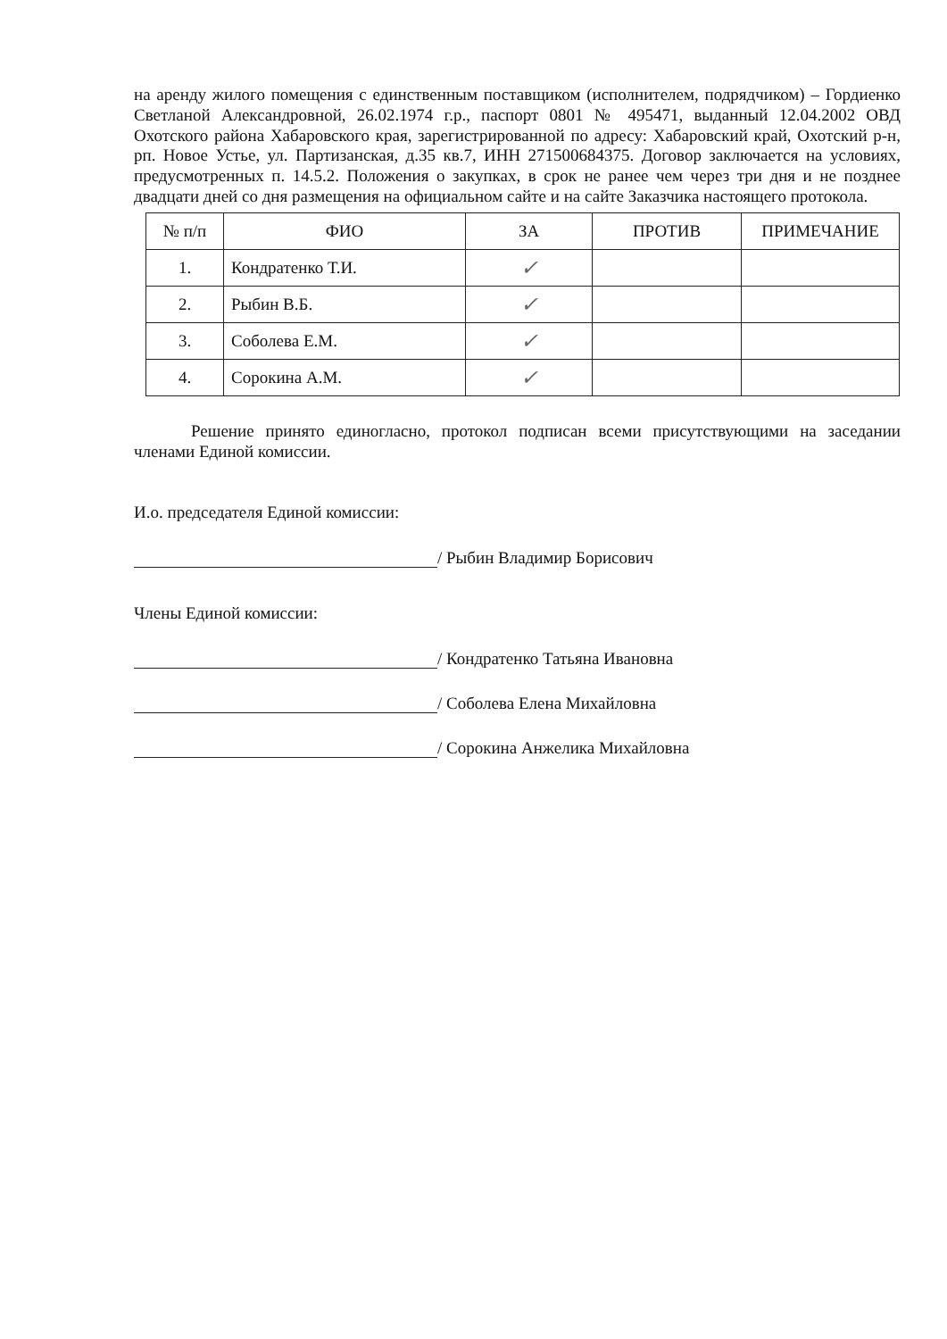на аренду жилого помещения с единственным поставщиком (исполнителем, подрядчиком) – Гордиенко Светланой Александровной, 26.02.1974 г.р., паспорт 0801 № 495471, выданный 12.04.2002 ОВД Охотского района Хабаровского края, зарегистрированной по адресу: Хабаровский край, Охотский р-н, рп. Новое Устье, ул. Партизанская, д.35 кв.7, ИНН 271500684375. Договор заключается на условиях, предусмотренных п. 14.5.2. Положения о закупках, в срок не ранее чем через три дня и не позднее двадцати дней со дня размещения на официальном сайте и на сайте Заказчика настоящего протокола.
| № п/п | ФИО | ЗА | ПРОТИВ | ПРИМЕЧАНИЕ |
| --- | --- | --- | --- | --- |
| 1. | Кондратенко Т.И. | ✓ | | |
| 2. | Рыбин В.Б. | ✓ | | |
| 3. | Соболева Е.М. | ✓ | | |
| 4. | Сорокина А.М. | ✓ | | |
Решение принято единогласно, протокол подписан всеми присутствующими на заседании членами Единой комиссии.
И.о. председателя Единой комиссии:
/ Рыбин Владимир Борисович
Члены Единой комиссии:
/ Кондратенко Татьяна Ивановна
/ Соболева Елена Михайловна
/ Сорокина Анжелика Михайловна